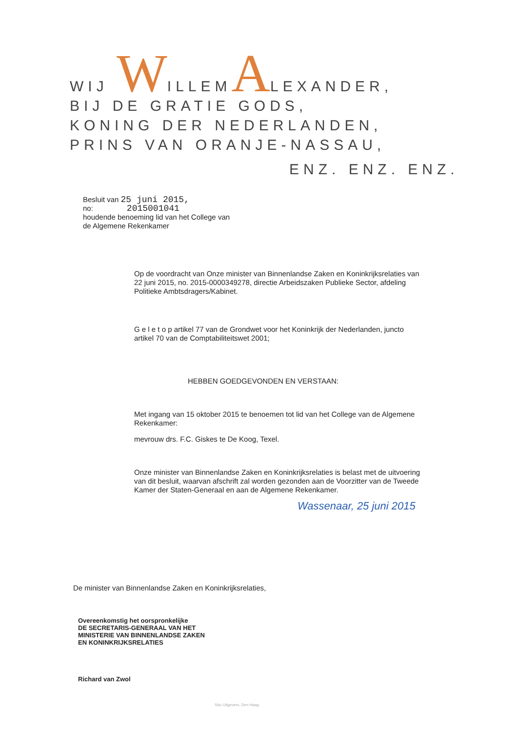WIJ WILLEMALEXANDER,
BIJ DE GRATIE GODS,
KONING DER NEDERLANDEN,
PRINS VAN ORANJE-NASSAU,
ENZ. ENZ. ENZ.
Besluit van 25 juni 2015,
no: 2015001041
houdende benoeming lid van het College van
de Algemene Rekenkamer
Op de voordracht van Onze minister van Binnenlandse Zaken en Koninkrijksrelaties van 22 juni 2015, no. 2015-0000349278, directie Arbeidszaken Publieke Sector, afdeling Politieke Ambtsdragers/Kabinet.
G e l e t o p artikel 77 van de Grondwet voor het Koninkrijk der Nederlanden, juncto artikel 70 van de Comptabiliteitswet 2001;
HEBBEN GOEDGEVONDEN EN VERSTAAN:
Met ingang van 15 oktober 2015 te benoemen tot lid van het College van de Algemene Rekenkamer:
mevrouw drs. F.C. Giskes te De Koog, Texel.
Onze minister van Binnenlandse Zaken en Koninkrijksrelaties is belast met de uitvoering van dit besluit, waarvan afschrift zal worden gezonden aan de Voorzitter van de Tweede Kamer der Staten-Generaal en aan de Algemene Rekenkamer.
Wassenaar, 25 juni 2015
De minister van Binnenlandse Zaken en Koninkrijksrelaties,
Overeenkomstig het oorspronkelijke
DE SECRETARIS-GENERAAL VAN HET
MINISTERIE VAN BINNENLANDSE ZAKEN
EN KONINKRIJKSRELATIES
Richard van Zwol
Sdu Uitgevers, Den Haag